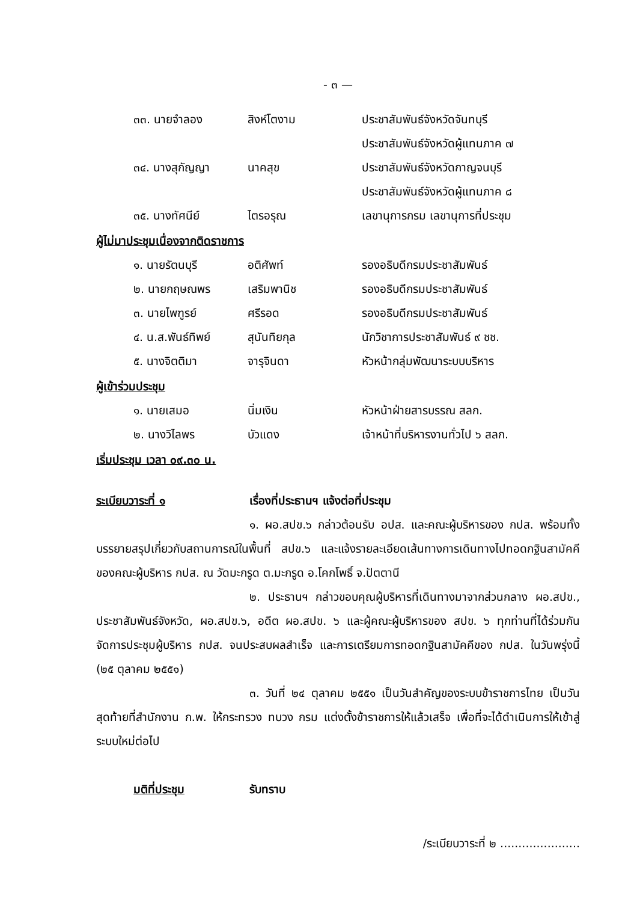- ๓ —
| ๓๓. นายจำลอง | สิงห์โตงาม | ประชาสัมพันธ์จังหวัดจันทบุรี ประชาสัมพันธ์จังหวัดผู้แทนภาค ๗ |
| ๓๔. นางสุกัญญา | นาคสุข | ประชาสัมพันธ์จังหวัดกาญจนบุรี ประชาสัมพันธ์จังหวัดผู้แทนภาค ๘ |
| ๓๕. นางทัศนีย์ | ไตรอรุณ | เลขานุการกรม เลขานุการที่ประชุม |
ผู้ไม่มาประชุมเนื่องจากติดราชการ
| ๑. นายรัตนบุรี | อติศัพท์ | รองอธิบดีกรมประชาสัมพันธ์ |
| ๒. นายกฤษณพร | เสริมพานิช | รองอธิบดีกรมประชาสัมพันธ์ |
| ๓. นายไพฑูรย์ | ศรีรอด | รองอธิบดีกรมประชาสัมพันธ์ |
| ๔. น.ส.พันธ์ทิพย์ | สุนันทิยกุล | นักวิชาการประชาสัมพันธ์ ๙ ชช. |
| ๕. นางจิตติมา | จารุจินดา | หัวหน้ากลุ่มพัฒนาระบบบริหาร |
ผู้เข้าร่วมประชุม
| ๑. นายเสมอ | นิ่มเงิน | หัวหน้าฝ่ายสารบรรณ สลก. |
| ๒. นางวิไลพร | บัวแดง | เจ้าหน้าที่บริหารงานทั่วไป ๖ สลก. |
เริ่มประชุม เวลา ๐๙.๓๐ น.
ระเบียบวาระที่ ๑ เรื่องที่ประธานฯ แจ้งต่อที่ประชุม
๑. ผอ.สปข.๖ กล่าวต้อนรับ อปส. และคณะผู้บริหารของ กปส. พร้อมทั้งบรรยายสรุปเกี่ยวกับสถานการณ์ในพื้นที่ สปข.๖ และแจ้งรายละเอียดเส้นทางการเดินทางไปทอดกฐินสามัคคีของคณะผู้บริหาร กปส. ณ วัดมะกรูด ต.มะกรูด อ.โคกโพธิ์ จ.ปัตตานี
๒. ประธานฯ กล่าวขอบคุณผู้บริหารที่เดินทางมาจากส่วนกลาง ผอ.สปข., ประชาสัมพันธ์จังหวัด, ผอ.สปข.๖, อดีต ผอ.สปข. ๖ และผู้คณะผู้บริหารของ สปข. ๖ ทุกท่านที่ได้ร่วมกันจัดการประชุมผู้บริหาร กปส. จนประสบผลสำเร็จ และการเตรียมการทอดกฐินสามัคคีของ กปส. ในวันพรุ่งนี้ (๒๕ ตุลาคม ๒๕๕๑)
๓. วันที่ ๒๔ ตุลาคม ๒๕๕๑ เป็นวันสำคัญของระบบข้าราชการไทย เป็นวันสุดท้ายที่สำนักงาน ก.พ. ให้กระทรวง ทบวง กรม แต่งตั้งข้าราชการให้แล้วเสร็จ เพื่อที่จะได้ดำเนินการให้เข้าสู่ระบบใหม่ต่อไป
มติที่ประชุม รับทราบ
/ระเบียบวาระที่ ๒ ......................